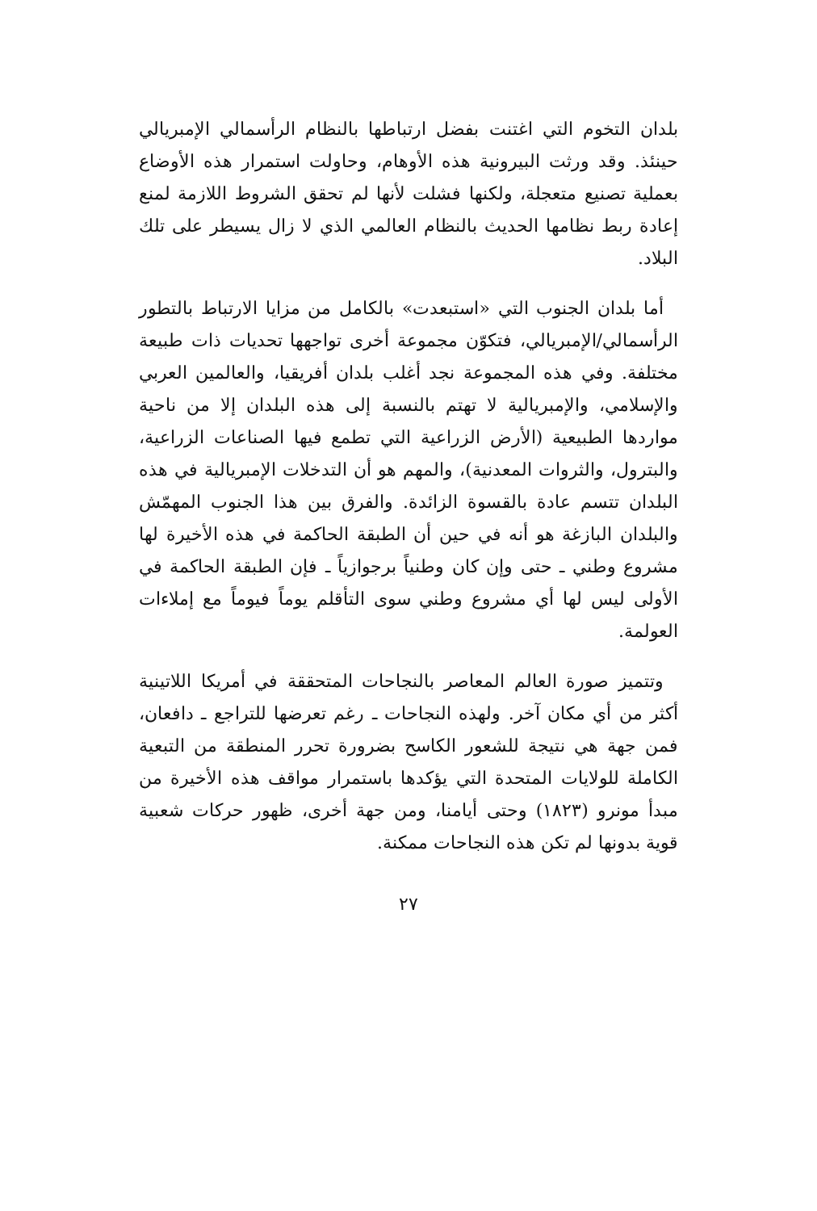بلدان التخوم التي اغتنت بفضل ارتباطها بالنظام الرأسمالي الإمبريالي حينئذ. وقد ورثت البيرونية هذه الأوهام، وحاولت استمرار هذه الأوضاع بعملية تصنيع متعجلة، ولكنها فشلت لأنها لم تحقق الشروط اللازمة لمنع إعادة ربط نظامها الحديث بالنظام العالمي الذي لا زال يسيطر على تلك البلاد.
أما بلدان الجنوب التي «استبعدت» بالكامل من مزايا الارتباط بالتطور الرأسمالي/الإمبريالي، فتكوّن مجموعة أخرى تواجهها تحديات ذات طبيعة مختلفة. وفي هذه المجموعة نجد أغلب بلدان أفريقيا، والعالمين العربي والإسلامي، والإمبريالية لا تهتم بالنسبة إلى هذه البلدان إلا من ناحية مواردها الطبيعية (الأرض الزراعية التي تطمع فيها الصناعات الزراعية، والبترول، والثروات المعدنية)، والمهم هو أن التدخلات الإمبريالية في هذه البلدان تتسم عادة بالقسوة الزائدة. والفرق بين هذا الجنوب المهمّش والبلدان البازغة هو أنه في حين أن الطبقة الحاكمة في هذه الأخيرة لها مشروع وطني ـ حتى وإن كان وطنياً برجوازياً ـ فإن الطبقة الحاكمة في الأولى ليس لها أي مشروع وطني سوى التأقلم يوماً فيوماً مع إملاءات العولمة.
وتتميز صورة العالم المعاصر بالنجاحات المتحققة في أمريكا اللاتينية أكثر من أي مكان آخر. ولهذه النجاحات ـ رغم تعرضها للتراجع ـ دافعان، فمن جهة هي نتيجة للشعور الكاسح بضرورة تحرر المنطقة من التبعية الكاملة للولايات المتحدة التي يؤكدها باستمرار مواقف هذه الأخيرة من مبدأ مونرو (١٨٢٣) وحتى أيامنا، ومن جهة أخرى، ظهور حركات شعبية قوية بدونها لم تكن هذه النجاحات ممكنة.
٢٧